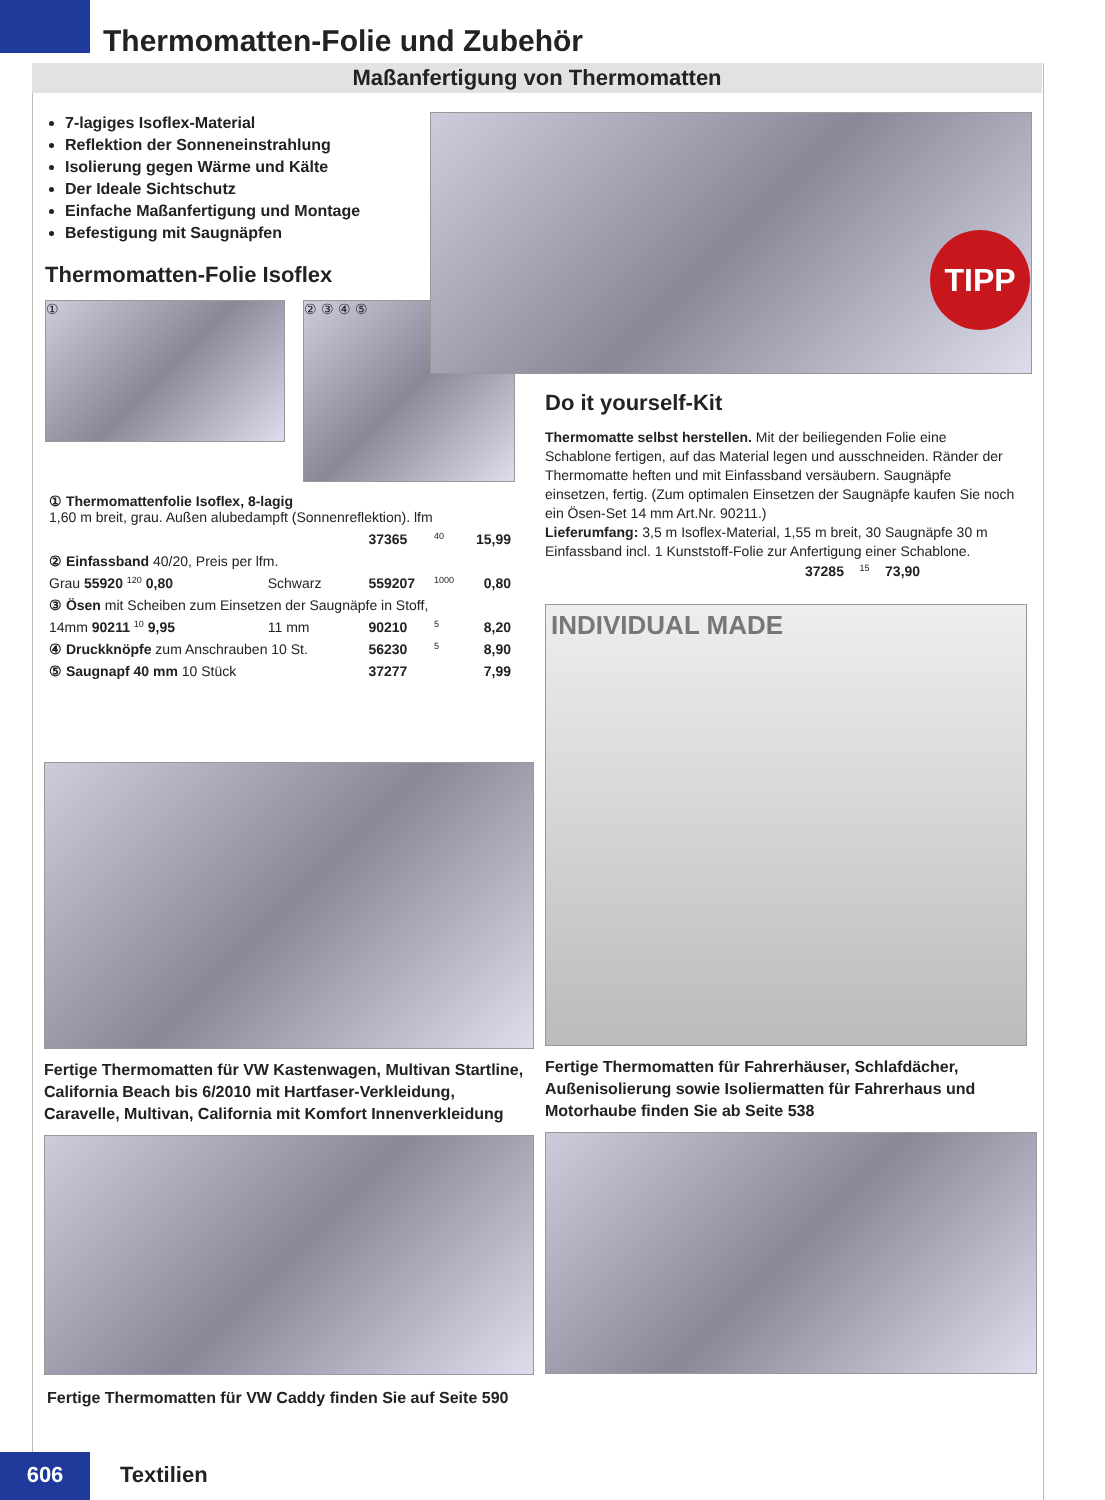Thermomatten-Folie und Zubehör
Maßanfertigung von Thermomatten
7-lagiges Isoflex-Material
Reflektion der Sonneneinstrahlung
Isolierung gegen Wärme und Kälte
Der Ideale Sichtschutz
Einfache Maßanfertigung und Montage
Befestigung mit Saugnäpfen
Thermomatten-Folie Isoflex
①
② ③ ④ ⑤
| ① Thermomattenfolie Isoflex, 8-lagig 1,60 m breit, grau. Außen alubedampft (Sonnenreflektion). lfm | | | | |
| | | 37365 | 40 | 15,99 |
| ② Einfassband 40/20, Preis per lfm. | | | | |
| Grau 55920 120 0,80 | Schwarz | 559207 | 1000 | 0,80 |
| ③ Ösen mit Scheiben zum Einsetzen der Saugnäpfe in Stoff, | | | | |
| 14mm 90211 10 9,95 | 11 mm | 90210 | 5 | 8,20 |
| ④ Druckknöpfe zum Anschrauben 10 St. | | 56230 | 5 | 8,90 |
| ⑤ Saugnapf 40 mm 10 Stück | | 37277 | | 7,99 |
TIPP
Do it yourself-Kit
Thermomatte selbst herstellen. Mit der beiliegenden Folie eine Schablone fertigen, auf das Material legen und ausschneiden. Ränder der Thermomatte heften und mit Einfassband versäubern. Saugnäpfe einsetzen, fertig. (Zum optimalen Einsetzen der Saugnäpfe kaufen Sie noch ein Ösen-Set 14 mm Art.Nr. 90211.)
Lieferumfang: 3,5 m Isoflex-Material, 1,55 m breit, 30 Saugnäpfe 30 m Einfassband incl. 1 Kunststoff-Folie zur Anfertigung einer Schablone.
37285 15 73,90
INDIVIDUAL MADE
Fertige Thermomatten für Fahrerhäuser, Schlafdächer, Außenisolierung sowie Isoliermatten für Fahrerhaus und Motorhaube finden Sie ab Seite 538
Fertige Thermomatten für VW Kastenwagen, Multivan Startline, California Beach bis 6/2010 mit Hartfaser-Verkleidung, Caravelle, Multivan, California mit Komfort Innenverkleidung
Fertige Thermomatten für VW Caddy finden Sie auf Seite 590
606 Textilien